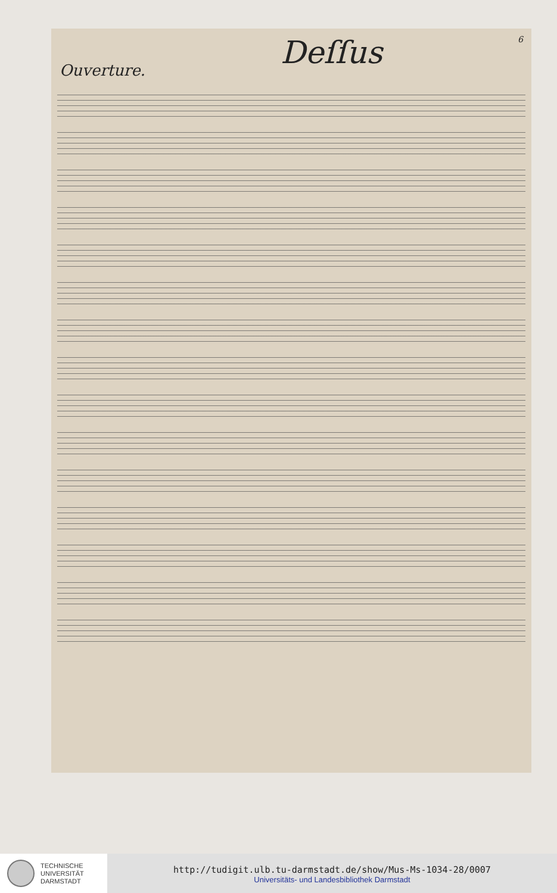Ouverture. Deſſus 6
TECHNISCHE
UNIVERSITÄT
DARMSTADT
http://tudigit.ulb.tu-darmstadt.de/show/Mus-Ms-1034-28/0007
Universitäts- und Landesbibliothek Darmstadt